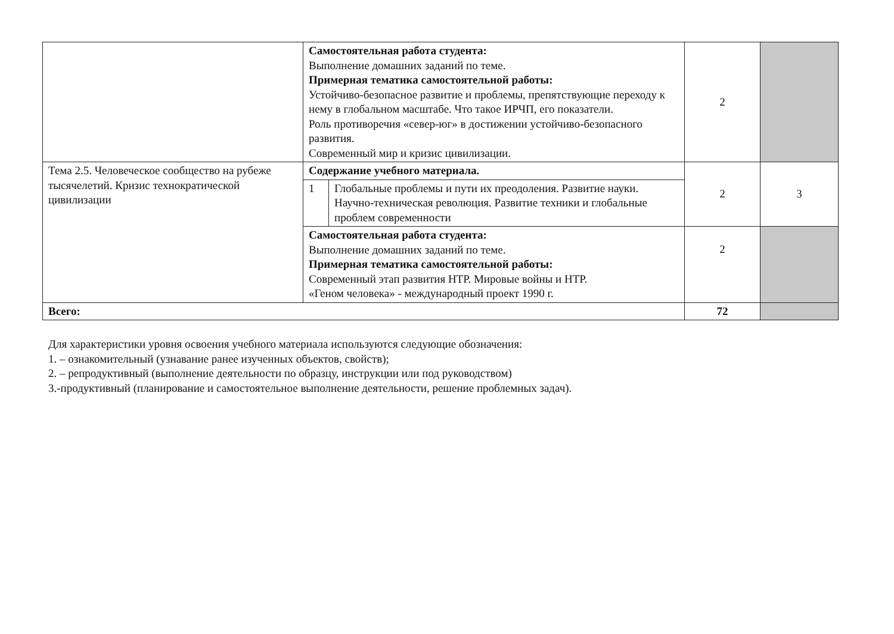| | Самостоятельная работа студента: Выполнение домашних заданий по теме. Примерная тематика самостоятельной работы: Устойчиво-безопасное развитие и проблемы, препятствующие переходу к нему в глобальном масштабе. Что такое ИРЧП, его показатели. Роль противоречия «север-юг» в достижении устойчиво-безопасного развития. Современный мир и кризис цивилизации. | | 2 | |
| Тема 2.5. Человеческое сообщество на рубеже тысячелетий. Кризис технократической цивилизации | Содержание учебного материала. | | 2 | 3 |
| | 1 | Глобальные проблемы и пути их преодоления. Развитие науки. Научно-техническая революция. Развитие техники и глобальные проблем современности | | |
| | Самостоятельная работа студента: Выполнение домашних заданий по теме. Примерная тематика самостоятельной работы: Современный этап развития НТР. Мировые войны и НТР. «Геном человека» - международный проект 1990 г. | | 2 | |
| Всего: | | | 72 | |
Для характеристики уровня освоения учебного материала используются следующие обозначения:
1. – ознакомительный (узнавание ранее изученных объектов, свойств);
2. – репродуктивный (выполнение деятельности по образцу, инструкции или под руководством)
3.-продуктивный (планирование и самостоятельное выполнение деятельности, решение проблемных задач).